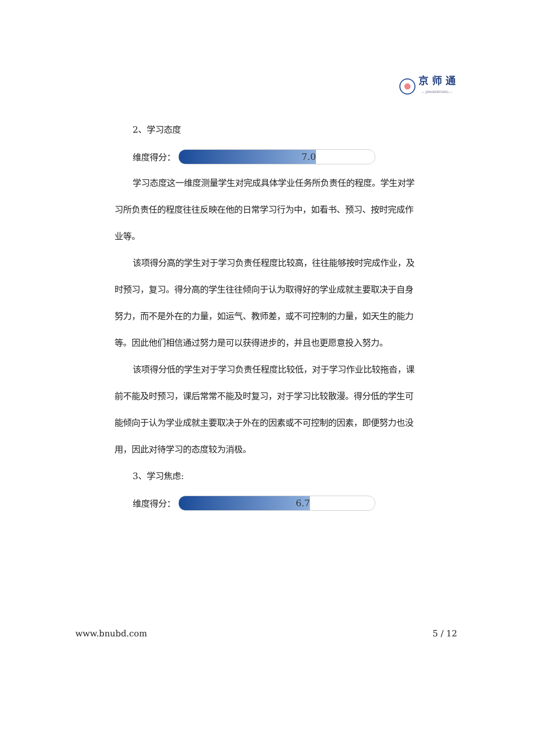京 师 通
— JINGSHITONG —
2、学习态度
维度得分：
7.0
学习态度这一维度测量学生对完成具体学业任务所负责任的程度。学生对学习所负责任的程度往往反映在他的日常学习行为中，如看书、预习、按时完成作业等。
该项得分高的学生对于学习负责任程度比较高，往往能够按时完成作业，及时预习，复习。得分高的学生往往倾向于认为取得好的学业成就主要取决于自身努力，而不是外在的力量，如运气、教师差，或不可控制的力量，如天生的能力等。因此他们相信通过努力是可以获得进步的，并且也更愿意投入努力。
该项得分低的学生对于学习负责任程度比较低，对于学习作业比较拖沓，课前不能及时预习，课后常常不能及时复习，对于学习比较散漫。得分低的学生可能倾向于认为学业成就主要取决于外在的因素或不可控制的因素，即便努力也没用，因此对待学习的态度较为消极。
3、学习焦虑:
维度得分：
6.7
www.bnubd.com 5 / 12